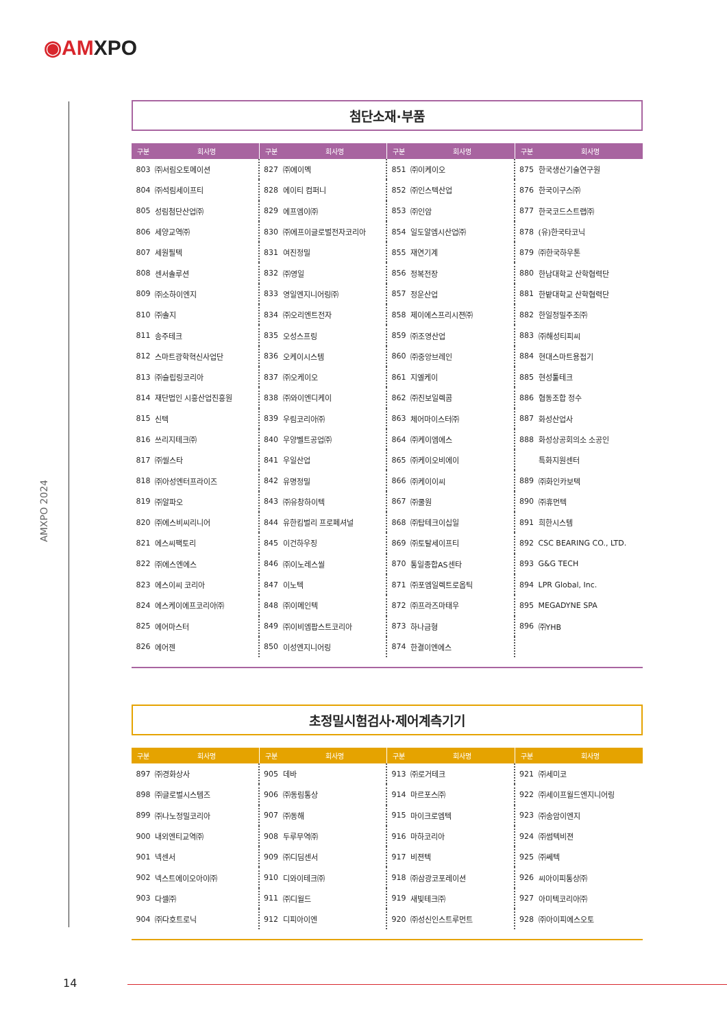◉AMXPO
AMXPO 2024
첨단소재·부품
| 구분 | 회사명 |
| --- | --- |
| 803 | ㈜서림오토메이션 |
| 804 | ㈜석림세이프티 |
| 805 | 성림첨단산업㈜ |
| 806 | 세양교역㈜ |
| 807 | 세원필텍 |
| 808 | 센서솔루션 |
| 809 | ㈜소하이엔지 |
| 810 | ㈜솔지 |
| 811 | 송주테크 |
| 812 | 스마트광학혁신사업단 |
| 813 | ㈜슬립링코리아 |
| 814 | 재단법인 시흥산업진흥원 |
| 815 | 신텍 |
| 816 | 쓰리지테크㈜ |
| 817 | ㈜씰스타 |
| 818 | ㈜아성엔터프라이즈 |
| 819 | ㈜알파오 |
| 820 | ㈜에스비씨리니어 |
| 821 | 에스씨팩토리 |
| 822 | ㈜에스엔에스 |
| 823 | 에스이씨 코리아 |
| 824 | 에스케이에프코리아㈜ |
| 825 | 에어마스터 |
| 826 | 에어젠 |
| 구분 | 회사명 |
| --- | --- |
| 827 | ㈜에이멕 |
| 828 | 에이티 컴퍼니 |
| 829 | 에프엠이㈜ |
| 830 | ㈜에프이글로벌전자코리아 |
| 831 | 여진정밀 |
| 832 | ㈜영일 |
| 833 | 영일엔지니어링㈜ |
| 834 | ㈜오리엔트전자 |
| 835 | 오성스프링 |
| 836 | 오케이시스템 |
| 837 | ㈜오케이오 |
| 838 | ㈜와이엔디케이 |
| 839 | 우림코리아㈜ |
| 840 | 우양벨트공업㈜ |
| 841 | 우일산업 |
| 842 | 유명정밀 |
| 843 | ㈜유창하이텍 |
| 844 | 유한킴벌리 프로페셔널 |
| 845 | 이건하우징 |
| 846 | ㈜이노레스씰 |
| 847 | 이노텍 |
| 848 | ㈜이메인텍 |
| 849 | ㈜이비엠팝스트코리아 |
| 850 | 이성엔지니어링 |
| 구분 | 회사명 |
| --- | --- |
| 851 | ㈜이케이오 |
| 852 | ㈜인스텍산업 |
| 853 | ㈜인암 |
| 854 | 일도알엠시산업㈜ |
| 855 | 재연기계 |
| 856 | 정복전장 |
| 857 | 정운산업 |
| 858 | 제이에스프리시젼㈜ |
| 859 | ㈜조영산업 |
| 860 | ㈜중앙브레인 |
| 861 | 지엘케이 |
| 862 | ㈜진보일렉콤 |
| 863 | 체어마이스터㈜ |
| 864 | ㈜케이엠에스 |
| 865 | ㈜케이오비에이 |
| 866 | ㈜케이이씨 |
| 867 | ㈜쿨원 |
| 868 | ㈜탑테크이십일 |
| 869 | ㈜토탈세이프티 |
| 870 | 통일종합AS센타 |
| 871 | ㈜포엠일렉트로옵틱 |
| 872 | ㈜프라즈마태우 |
| 873 | 하나금형 |
| 874 | 한결이엔에스 |
| 구분 | 회사명 |
| --- | --- |
| 875 | 한국생산기술연구원 |
| 876 | 한국이구스㈜ |
| 877 | 한국코드스트랩㈜ |
| 878 | (유)한국타코닉 |
| 879 | ㈜한국하우톤 |
| 880 | 한남대학교 산학협력단 |
| 881 | 한밭대학교 산학협력단 |
| 882 | 한일정밀주조㈜ |
| 883 | ㈜해성티피씨 |
| 884 | 현대스마트용접기 |
| 885 | 현성툴테크 |
| 886 | 협동조합 정수 |
| 887 | 화성산업사 |
| 888 | 화성상공회의소 소공인 |
| | 특화지원센터 |
| 889 | ㈜화인카보텍 |
| 890 | ㈜휴먼텍 |
| 891 | 희한시스템 |
| 892 | CSC BEARING CO., LTD. |
| 893 | G&G TECH |
| 894 | LPR Global, Inc. |
| 895 | MEGADYNE SPA |
| 896 | ㈜YHB |
초정밀시험검사·제어계측기기
| 구분 | 회사명 |
| --- | --- |
| 897 | ㈜경화상사 |
| 898 | ㈜글로벌시스템즈 |
| 899 | ㈜나노정밀코리아 |
| 900 | 내외엔티교역㈜ |
| 901 | 넥센서 |
| 902 | 넥스트에이오아이㈜ |
| 903 | 다셀㈜ |
| 904 | ㈜다호트로닉 |
| 구분 | 회사명 |
| --- | --- |
| 905 | 데바 |
| 906 | ㈜동림통상 |
| 907 | ㈜동해 |
| 908 | 두루무역㈜ |
| 909 | ㈜디딤센서 |
| 910 | 디와이테크㈜ |
| 911 | ㈜디월드 |
| 912 | 디피아이엔 |
| 구분 | 회사명 |
| --- | --- |
| 913 | ㈜로거테크 |
| 914 | 마르포스㈜ |
| 915 | 마이크로엠텍 |
| 916 | 마하코리아 |
| 917 | 비젼텍 |
| 918 | ㈜삼광코포레이션 |
| 919 | 새빛테크㈜ |
| 920 | ㈜성신인스트루먼트 |
| 구분 | 회사명 |
| --- | --- |
| 921 | ㈜세미코 |
| 922 | ㈜세이프월드엔지니어링 |
| 923 | ㈜송암이엔지 |
| 924 | ㈜썸텍비젼 |
| 925 | ㈜쎄텍 |
| 926 | 씨아이피통상㈜ |
| 927 | 아미텍코리아㈜ |
| 928 | ㈜아이피에스오토 |
14